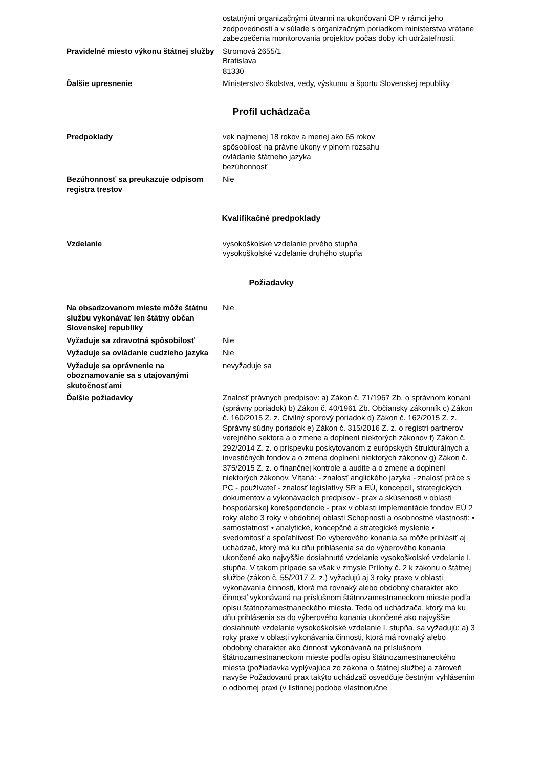| | ostatnými organizačnými útvarmi na ukončovaní OP v rámci jeho zodpovednosti a v súlade s organizačným poriadkom ministerstva vrátane zabezpečenia monitorovania projektov počas doby ich udržateľnosti. |
| Pravidelné miesto výkonu štátnej služby | Stromová 2655/1 Bratislava 81330 |
| Ďalšie upresnenie | Ministerstvo školstva, vedy, výskumu a športu Slovenskej republiky |
Profil uchádzača
| Predpoklady | vek najmenej 18 rokov a menej ako 65 rokov spôsobilosť na právne úkony v plnom rozsahu ovládanie štátneho jazyka bezúhonnosť |
| Bezúhonnosť sa preukazuje odpisom registra trestov | Nie |
Kvalifikačné predpoklady
| Vzdelanie | vysokoškolské vzdelanie prvého stupňa vysokoškolské vzdelanie druhého stupňa |
Požiadavky
| Na obsadzovanom mieste môže štátnu službu vykonávať len štátny občan Slovenskej republiky | Nie |
| Vyžaduje sa zdravotná spôsobilosť | Nie |
| Vyžaduje sa ovládanie cudzieho jazyka | Nie |
| Vyžaduje sa oprávnenie na oboznamovanie sa s utajovanými skutočnosťami | nevyžaduje sa |
| Ďalšie požiadavky | Znalosť právnych predpisov: a) Zákon č. 71/1967 Zb. o správnom konaní (správny poriadok) b) Zákon č. 40/1961 Zb. Občiansky zákonník c) Zákon č. 160/2015 Z. z. Civilný sporový poriadok d) Zákon č. 162/2015 Z. z. Správny súdny poriadok e) Zákon č. 315/2016 Z. z. o registri partnerov verejného sektora a o zmene a doplnení niektorých zákonov f) Zákon č. 292/2014 Z. z. o príspevku poskytovanom z európskych štrukturálnych a investičných fondov a o zmena doplnení niektorých zákonov g) Zákon č. 375/2015 Z. z. o finančnej kontrole a audite a o zmene a doplnení niektorých zákonov. Vítaná: - znalosť anglického jazyka - znalosť práce s PC - používateľ - znalosť legislatívy SR a EÚ, koncepcií, strategických dokumentov a vykonávacích predpisov - prax a skúsenosti v oblasti hospodárskej korešpondencie - prax v oblasti implementácie fondov EÚ 2 roky alebo 3 roky v obdobnej oblasti Schopnosti a osobnostné vlastnosti: • samostatnosť • analytické, koncepčné a strategické myslenie • svedomitosť a spoľahlivosť Do výberového konania sa môže prihlásiť aj uchádzač, ktorý má ku dňu prihlásenia sa do výberového konania ukončené ako najvyššie dosiahnuté vzdelanie vysokoškolské vzdelanie I. stupňa. V takom prípade sa však v zmysle Prílohy č. 2 k zákonu o štátnej službe (zákon č. 55/2017 Z. z.) vyžadujú aj 3 roky praxe v oblasti vykonávania činnosti, ktorá má rovnaký alebo obdobný charakter ako činnosť vykonávaná na príslušnom štátnozamestnaneckom mieste podľa opisu štátnozamestnaneckého miesta. Teda od uchádzača, ktorý má ku dňu prihlásenia sa do výberového konania ukončené ako najvyššie dosiahnuté vzdelanie vysokoškolské vzdelanie I. stupňa, sa vyžadujú: a) 3 roky praxe v oblasti vykonávania činnosti, ktorá má rovnaký alebo obdobný charakter ako činnosť vykonávaná na príslušnom štátnozamestnaneckom mieste podľa opisu štátnozamestnaneckého miesta (požiadavka vyplývajúca zo zákona o štátnej službe) a zároveň navyše Požadovanú prax takýto uchádzač osvedčuje čestným vyhlásením o odbornej praxi (v listinnej podobe vlastnoručne |